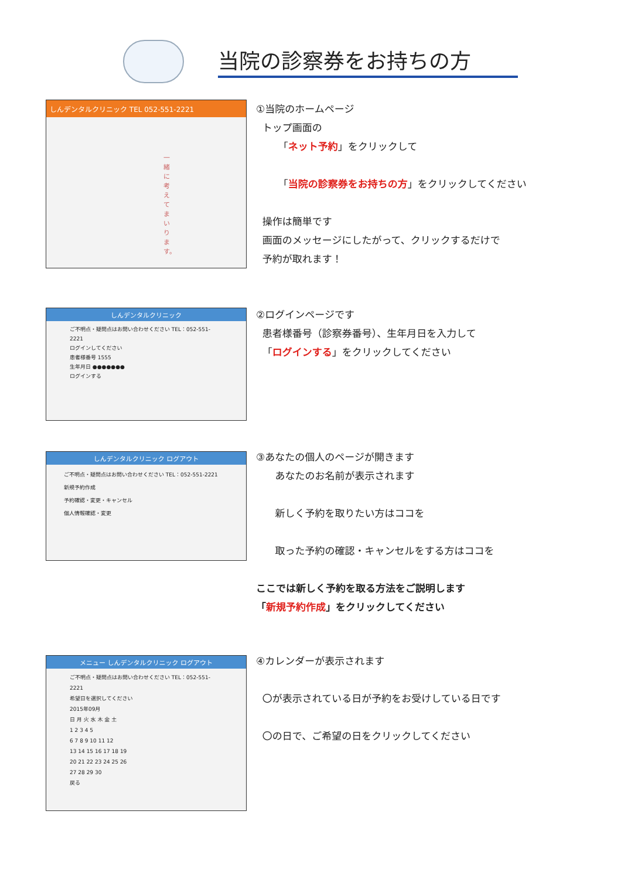当院の診察券をお持ちの方
しんデンタルクリニック TEL 052-551-2221
一緒に考えてまいります。
①当院のホームページ
トップ画面の
「ネット予約」をクリックして
「当院の診察券をお持ちの方」をクリックしてください
操作は簡単です
画面のメッセージにしたがって、クリックするだけで
予約が取れます！
しんデンタルクリニック
ご不明点・疑問点はお問い合わせください TEL：052-551-2221
ログインしてください
患者様番号 1555
生年月日 ●●●●●●●
ログインする
②ログインページです
患者様番号（診察券番号）、生年月日を入力して
「ログインする」をクリックしてください
しんデンタルクリニック ログアウト
ご不明点・疑問点はお問い合わせください TEL：052-551-2221
新規予約作成
予約確認・変更・キャンセル
個人情報確認・変更
③あなたの個人のページが開きます
あなたのお名前が表示されます
新しく予約を取りたい方はココを
取った予約の確認・キャンセルをする方はココを
ここでは新しく予約を取る方法をご説明します
「新規予約作成」をクリックしてください
メニュー しんデンタルクリニック ログアウト
ご不明点・疑問点はお問い合わせください TEL：052-551-2221
希望日を選択してください
2015年09月
日 月 火 水 木 金 土
1 2 3 4 5
6 7 8 9 10 11 12
13 14 15 16 17 18 19
20 21 22 23 24 25 26
27 28 29 30
戻る
④カレンダーが表示されます
〇が表示されている日が予約をお受けしている日です
〇の日で、ご希望の日をクリックしてください